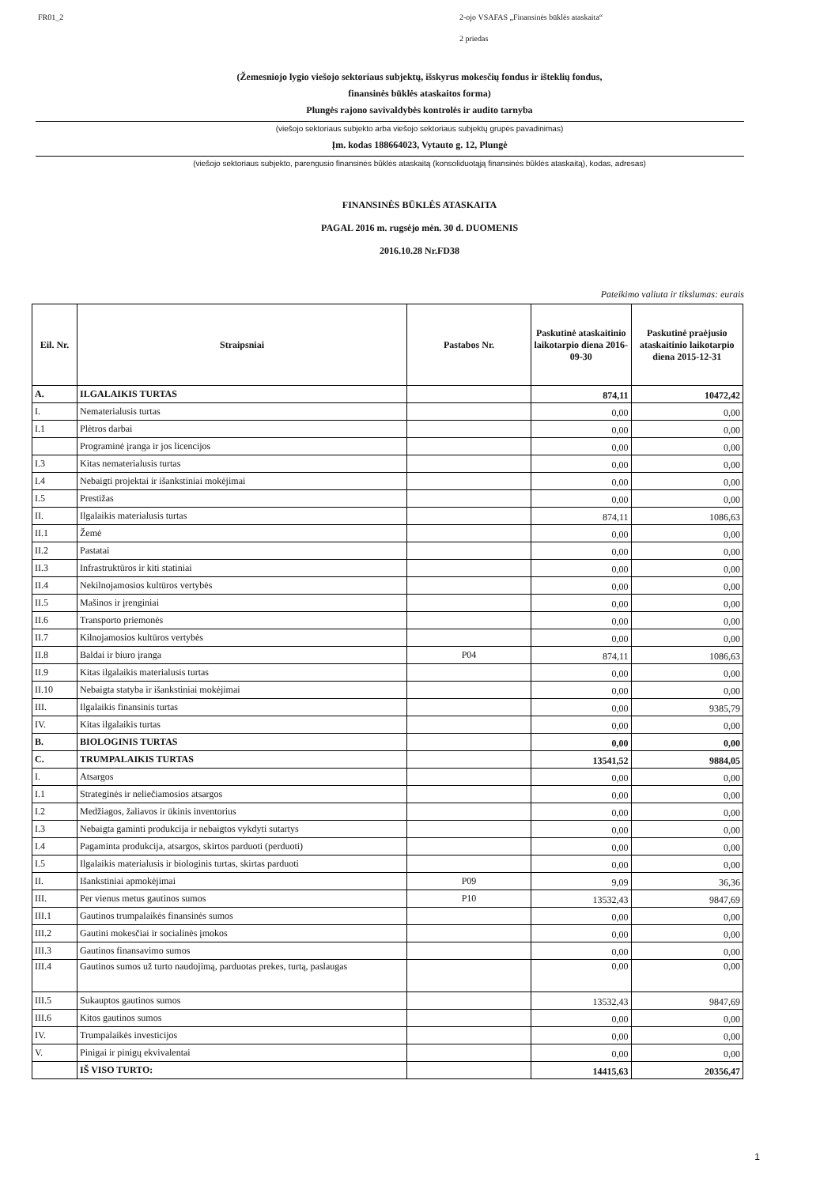FR01_2 2-ojo VSAFAS „Finansinės būklės ataskaita“
2 priedas
(Žemesniojo lygio viešojo sektoriaus subjektų, išskyrus mokesčių fondus ir išteklių fondus,
finansinės būklės ataskaitos forma)
Plungės rajono savivaldybės kontrolės ir audito tarnyba
(viešojo sektoriaus subjekto arba viešojo sektoriaus subjektų grupės pavadinimas)
Įm. kodas 188664023, Vytauto g. 12, Plungė
(viešojo sektoriaus subjekto, parengusio finansinės būklės ataskaitą (konsoliduotąją finansinės būklės ataskaitą), kodas, adresas)
FINANSINĖS BŪKLĖS ATASKAITA
PAGAL 2016 m. rugsėjo mėn. 30 d. DUOMENIS
2016.10.28 Nr.FD38
Pateikimo valiuta ir tikslumas: eurais
| Eil. Nr. | Straipsniai | Pastabos Nr. | Paskutinė ataskaitinio laikotarpio diena 2016-09-30 | Paskutinė praėjusio ataskaitinio laikotarpio diena 2015-12-31 |
| --- | --- | --- | --- | --- |
| A. | ILGALAIKIS TURTAS | | 874,11 | 10472,42 |
| I. | Nematerialusis turtas | | 0,00 | 0,00 |
| I.1 | Plėtros darbai | | 0,00 | 0,00 |
| | Programinė įranga ir jos licencijos | | 0,00 | 0,00 |
| I.3 | Kitas nematerialusis turtas | | 0,00 | 0,00 |
| I.4 | Nebaigti projektai ir išankstiniai mokėjimai | | 0,00 | 0,00 |
| I.5 | Prestižas | | 0,00 | 0,00 |
| II. | Ilgalaikis materialusis turtas | | 874,11 | 1086,63 |
| II.1 | Žemė | | 0,00 | 0,00 |
| II.2 | Pastatai | | 0,00 | 0,00 |
| II.3 | Infrastruktūros ir kiti statiniai | | 0,00 | 0,00 |
| II.4 | Nekilnojamosios kultūros vertybės | | 0,00 | 0,00 |
| II.5 | Mašinos ir įrenginiai | | 0,00 | 0,00 |
| II.6 | Transporto priemonės | | 0,00 | 0,00 |
| II.7 | Kilnojamosios kultūros vertybės | | 0,00 | 0,00 |
| II.8 | Baldai ir biuro įranga | P04 | 874,11 | 1086,63 |
| II.9 | Kitas ilgalaikis materialusis turtas | | 0,00 | 0,00 |
| II.10 | Nebaigta statyba ir išankstiniai mokėjimai | | 0,00 | 0,00 |
| III. | Ilgalaikis finansinis turtas | | 0,00 | 9385,79 |
| IV. | Kitas ilgalaikis turtas | | 0,00 | 0,00 |
| B. | BIOLOGINIS TURTAS | | 0,00 | 0,00 |
| C. | TRUMPALAIKIS TURTAS | | 13541,52 | 9884,05 |
| I. | Atsargos | | 0,00 | 0,00 |
| I.1 | Strateginės ir neliečiamosios atsargos | | 0,00 | 0,00 |
| I.2 | Medžiagos, žaliavos ir ūkinis inventorius | | 0,00 | 0,00 |
| I.3 | Nebaigta gaminti produkcija ir nebaigtos vykdyti sutartys | | 0,00 | 0,00 |
| I.4 | Pagaminta produkcija, atsargos, skirtos parduoti (perduoti) | | 0,00 | 0,00 |
| I.5 | Ilgalaikis materialusis ir biologinis turtas, skirtas parduoti | | 0,00 | 0,00 |
| II. | Išankstiniai apmokėjimai | P09 | 9,09 | 36,36 |
| III. | Per vienus metus gautinos sumos | P10 | 13532,43 | 9847,69 |
| III.1 | Gautinos trumpalaikės finansinės sumos | | 0,00 | 0,00 |
| III.2 | Gautini mokesčiai ir socialinės įmokos | | 0,00 | 0,00 |
| III.3 | Gautinos finansavimo sumos | | 0,00 | 0,00 |
| III.4 | Gautinos sumos už turto naudojimą, parduotas prekes, turtą, paslaugas | | 0,00 | 0,00 |
| III.5 | Sukauptos gautinos sumos | | 13532,43 | 9847,69 |
| III.6 | Kitos gautinos sumos | | 0,00 | 0,00 |
| IV. | Trumpalaikės investicijos | | 0,00 | 0,00 |
| V. | Pinigai ir pinigų ekvivalentai | | 0,00 | 0,00 |
| | IŠ VISO TURTO: | | 14415,63 | 20356,47 |
1